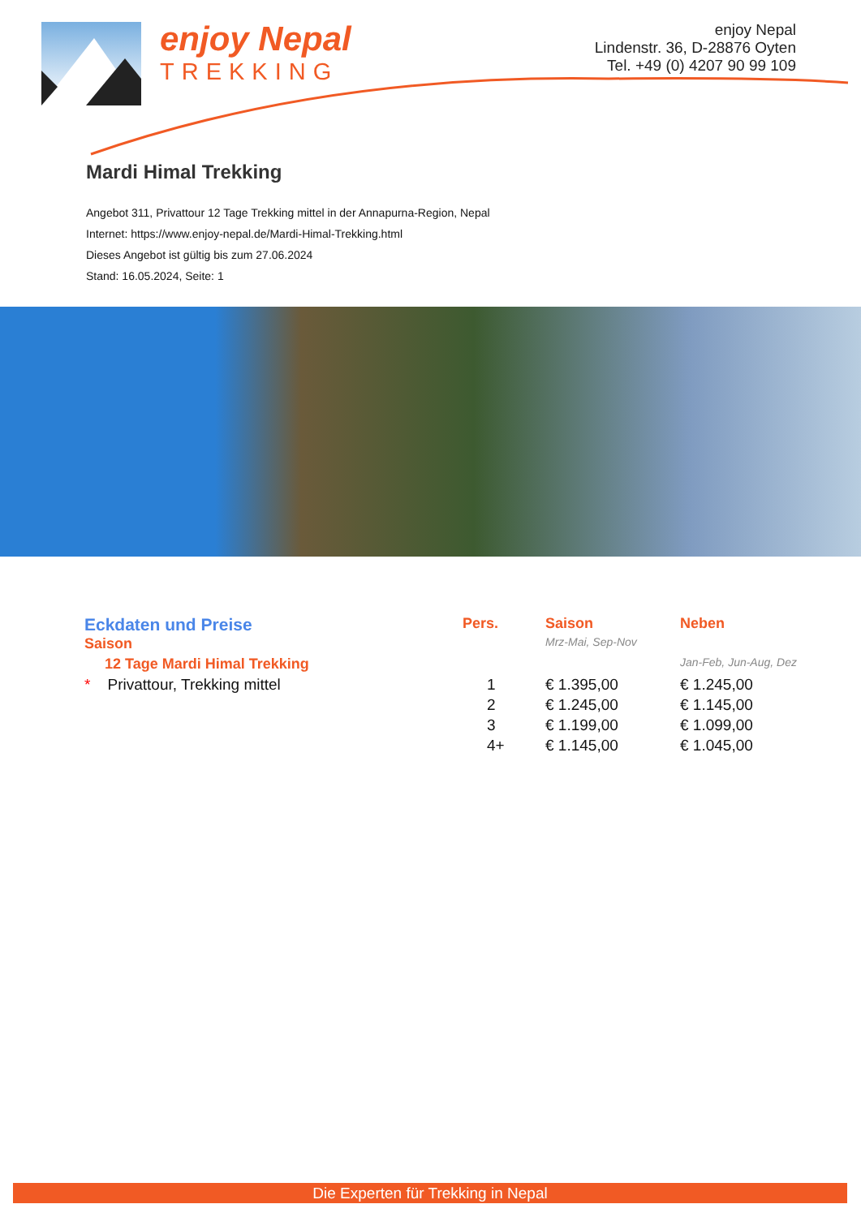enjoy Nepal
TREKKING
enjoy Nepal
Lindenstr. 36, D-28876 Oyten
Tel. +49 (0) 4207 90 99 109
Mardi Himal Trekking
Angebot 311, Privattour 12 Tage Trekking mittel in der Annapurna-Region, Nepal
Internet: https://www.enjoy-nepal.de/Mardi-Himal-Trekking.html
Dieses Angebot ist gültig bis zum 27.06.2024
Stand: 16.05.2024, Seite: 1
| Eckdaten und Preise | Pers. | Saison | Neben |
| Saison | | Mrz-Mai, Sep-Nov | |
| 12 Tage Mardi Himal Trekking | | | Jan-Feb, Jun-Aug, Dez |
| * Privattour, Trekking mittel | 1 | € 1.395,00 | € 1.245,00 |
| | 2 | € 1.245,00 | € 1.145,00 |
| | 3 | € 1.199,00 | € 1.099,00 |
| | 4+ | € 1.145,00 | € 1.045,00 |
Die Experten für Trekking in Nepal